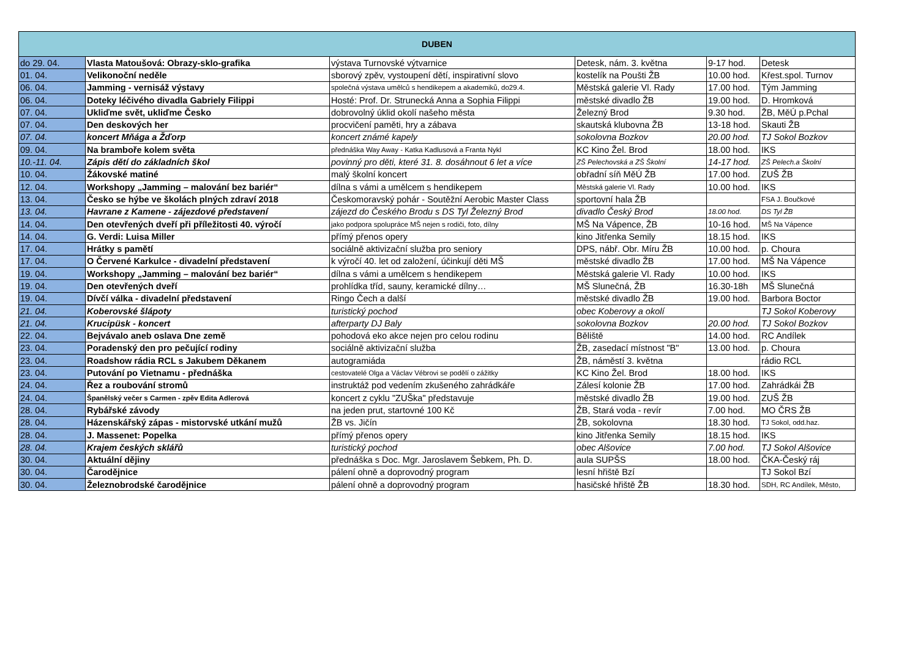| DUBEN | | | | | |
| --- | --- | --- | --- | --- | --- |
| do 29. 04. | Vlasta Matoušová: Obrazy-sklo-grafika | výstava Turnovské výtvarnice | Detesk, nám. 3. května | 9-17 hod. | Detesk |
| 01. 04. | Velikonoční neděle | sborový zpěv, vystoupení dětí, inspirativní slovo | kostelík na Poušti ŽB | 10.00 hod. | Křest.spol. Turnov |
| 06. 04. | Jamming - vernisáž výstavy | společná výstava umělců s hendikepem a akademiků, do29.4. | Městská galerie Vl. Rady | 17.00 hod. | Tým Jamming |
| 06. 04. | Doteky léčivého divadla Gabriely Filippi | Hosté: Prof. Dr. Strunecká Anna a Sophia Filippi | městské divadlo ŽB | 19.00 hod. | D. Hromková |
| 07. 04. | Ukliďme svět, ukliďme Česko | dobrovolný úklid okolí našeho města | Železný Brod | 9.30 hod. | ŽB, MěÚ p.Pchal |
| 07. 04. | Den deskových her | procvičení paměti, hry a zábava | skautská klubovna ŽB | 13-18 hod. | Skauti ŽB |
| 07. 04. | koncert Mňága a Žďorp | koncert známé kapely | sokolovna Bozkov | 20.00 hod. | TJ Sokol Bozkov |
| 09. 04. | Na bramboře kolem světa | přednáška Way Away - Katka Kadlusová a Franta Nykl | KC Kino Žel. Brod | 18.00 hod. | IKS |
| 10.-11. 04. | Zápis dětí do základních škol | povinný pro děti, které 31. 8. dosáhnout 6 let a více | ZŠ Pelechovská a ZŠ Školní | 14-17 hod. | ZŠ Pelech.a Školní |
| 10. 04. | Žákovské matiné | malý školní koncert | obřadní síň MěÚ ŽB | 17.00 hod. | ZUŠ ŽB |
| 12. 04. | Workshopy „Jamming – malování bez bariér“ | dílna s vámi a umělcem s hendikepem | Městská galerie Vl. Rady | 10.00 hod. | IKS |
| 13. 04. | Česko se hýbe ve školách plných zdraví 2018 | Českomoravský pohár - Soutěžní Aerobic Master Class | sportovní hala ŽB | | FSA J. Boučkové |
| 13. 04. | Havrane z Kamene - zájezdové představení | zájezd do Českého Brodu s DS Tyl Železný Brod | divadlo Český Brod | 18.00 hod. | DS Tyl ŽB |
| 14. 04. | Den otevřených dveří při příležitosti 40. výročí | jako podpora spolupráce MŠ nejen s rodiči, foto, dílny | MŠ Na Vápence, ŽB | 10-16 hod. | MŠ Na Vápence |
| 14. 04. | G. Verdi: Luisa Miller | přímý přenos opery | kino Jitřenka Semily | 18.15 hod. | IKS |
| 17. 04. | Hrátky s pamětí | sociálně aktivizační služba pro seniory | DPS, nábř. Obr. Míru ŽB | 10.00 hod. | p. Choura |
| 17. 04. | O Červené Karkulce - divadelní představení | k výročí 40. let od založení, účinkují děti MŠ | městské divadlo ŽB | 17.00 hod. | MŠ Na Vápence |
| 19. 04. | Workshopy „Jamming – malování bez bariér“ | dílna s vámi a umělcem s hendikepem | Městská galerie Vl. Rady | 10.00 hod. | IKS |
| 19. 04. | Den otevřených dveří | prohlídka tříd, sauny, keramické dílny… | MŠ Slunečná, ŽB | 16.30-18h | MŠ Slunečná |
| 19. 04. | Dívčí válka - divadelní představení | Ringo Čech a další | městské divadlo ŽB | 19.00 hod. | Barbora Boctor |
| 21. 04. | Koberovské šlápoty | turistický pochod | obec Koberovy a okolí | | TJ Sokol Koberovy |
| 21. 04. | Krucipüsk - koncert | afterparty DJ Baly | sokolovna Bozkov | 20.00 hod. | TJ Sokol Bozkov |
| 22. 04. | Bejvávalo aneb oslava Dne země | pohodová eko akce nejen pro celou rodinu | Běliště | 14.00 hod. | RC Andílek |
| 23. 04. | Poradenský den pro pečující rodiny | sociálně aktivizační služba | ŽB, zasedací místnost "B" | 13.00 hod. | p. Choura |
| 23. 04. | Roadshow rádia RCL s Jakubem Děkanem | autogramiáda | ŽB, náměstí 3. května | | rádio RCL |
| 23. 04. | Putování po Vietnamu - přednáška | cestovatelé Olga a Václav Vébrovi se podělí o zážitky | KC Kino Žel. Brod | 18.00 hod. | IKS |
| 24. 04. | Řez a roubování stromů | instruktáž pod vedením zkušeného zahrádkáře | Zálesí kolonie ŽB | 17.00 hod. | Zahrádkái ŽB |
| 24. 04. | Španělský večer s Carmen - zpěv Edita Adlerová | koncert z cyklu "ZUŠka" představuje | městské divadlo ŽB | 19.00 hod. | ZUŠ ŽB |
| 28. 04. | Rybářské závody | na jeden prut, startovné 100 Kč | ŽB, Stará voda - revír | 7.00 hod. | MO ČRS ŽB |
| 28. 04. | Házenskářský zápas - mistorvské utkání mužů | ŽB vs. Jičín | ŽB, sokolovna | 18.30 hod. | TJ Sokol, odd.haz. |
| 28. 04. | J. Massenet: Popelka | přímý přenos opery | kino Jitřenka Semily | 18.15 hod. | IKS |
| 28. 04. | Krajem českých sklářů | turistický pochod | obec Alšovice | 7.00 hod. | TJ Sokol Alšovice |
| 30. 04. | Aktuální dějiny | přednáška s Doc. Mgr. Jaroslavem Šebkem, Ph. D. | aula SUPŠS | 18.00 hod. | ČKA-Český ráj |
| 30. 04. | Čarodějnice | pálení ohně a doprovodný program | lesní hřiště Bzí | | TJ Sokol Bzí |
| 30. 04. | Železnobrodské čarodějnice | pálení ohně a doprovodný program | hasičské hřiště ŽB | 18.30 hod. | SDH, RC Andílek, Město, |